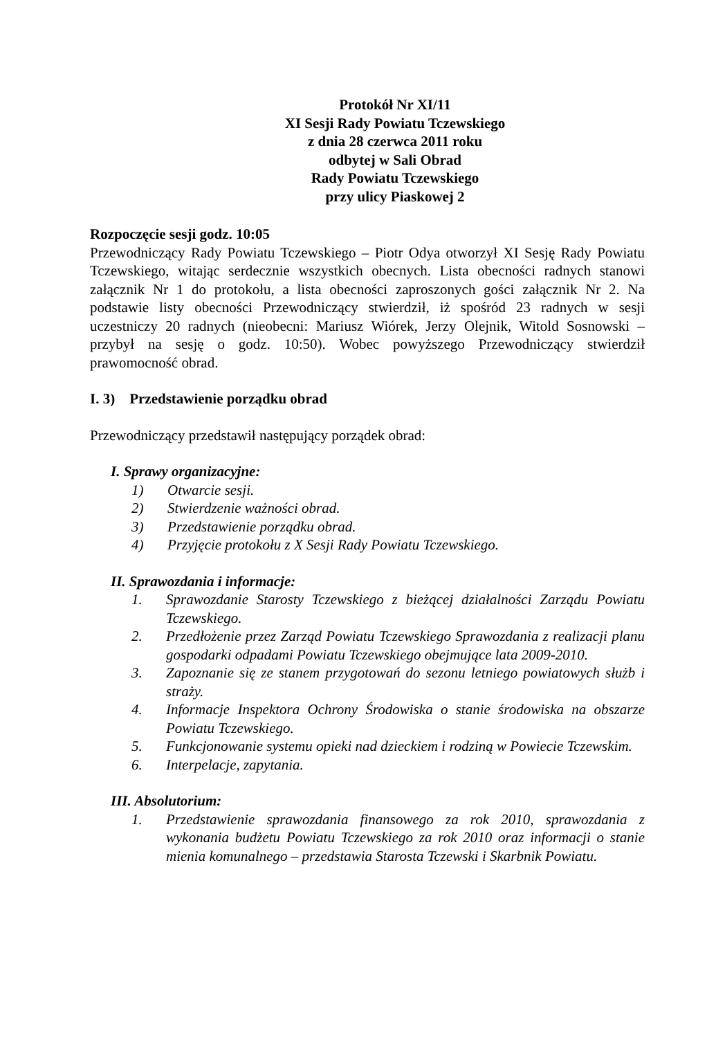Protokół Nr XI/11
XI Sesji Rady Powiatu Tczewskiego
z dnia 28 czerwca 2011 roku
odbytej w Sali Obrad
Rady Powiatu Tczewskiego
przy ulicy Piaskowej 2
Rozpoczęcie sesji godz. 10:05
Przewodniczący Rady Powiatu Tczewskiego – Piotr Odya otworzył XI Sesję Rady Powiatu Tczewskiego, witając serdecznie wszystkich obecnych. Lista obecności radnych stanowi załącznik Nr 1 do protokołu, a lista obecności zaproszonych gości załącznik Nr 2. Na podstawie listy obecności Przewodniczący stwierdził, iż spośród 23 radnych w sesji uczestniczy 20 radnych (nieobecni: Mariusz Wiórek, Jerzy Olejnik, Witold Sosnowski – przybył na sesję o godz. 10:50). Wobec powyższego Przewodniczący stwierdził prawomocność obrad.
I. 3) Przedstawienie porządku obrad
Przewodniczący przedstawił następujący porządek obrad:
I. Sprawy organizacyjne:
1) Otwarcie sesji.
2) Stwierdzenie ważności obrad.
3) Przedstawienie porządku obrad.
4) Przyjęcie protokołu z X Sesji Rady Powiatu Tczewskiego.
II. Sprawozdania i informacje:
1. Sprawozdanie Starosty Tczewskiego z bieżącej działalności Zarządu Powiatu Tczewskiego.
2. Przedłożenie przez Zarząd Powiatu Tczewskiego Sprawozdania z realizacji planu gospodarki odpadami Powiatu Tczewskiego obejmujące lata 2009-2010.
3. Zapoznanie się ze stanem przygotowań do sezonu letniego powiatowych służb i straży.
4. Informacje Inspektora Ochrony Środowiska o stanie środowiska na obszarze Powiatu Tczewskiego.
5. Funkcjonowanie systemu opieki nad dzieckiem i rodziną w Powiecie Tczewskim.
6. Interpelacje, zapytania.
III. Absolutorium:
1. Przedstawienie sprawozdania finansowego za rok 2010, sprawozdania z wykonania budżetu Powiatu Tczewskiego za rok 2010 oraz informacji o stanie mienia komunalnego – przedstawia Starosta Tczewski i Skarbnik Powiatu.